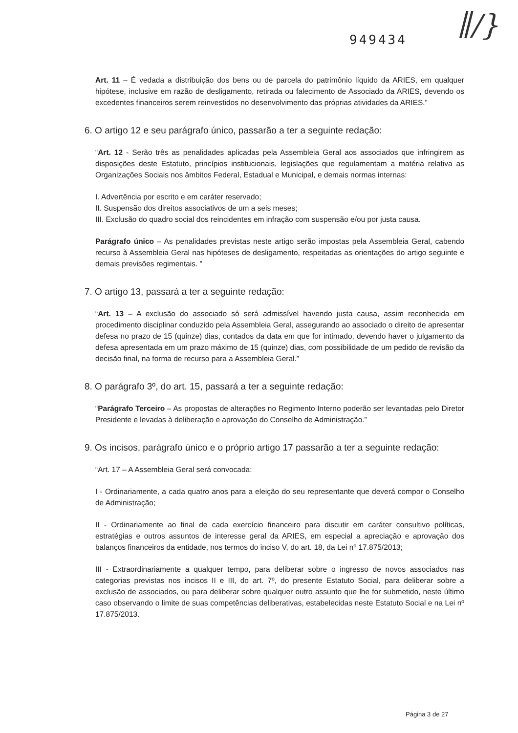949434 ∥/}
Art. 11 – É vedada a distribuição dos bens ou de parcela do patrimônio líquido da ARIES, em qualquer hipótese, inclusive em razão de desligamento, retirada ou falecimento de Associado da ARIES, devendo os excedentes financeiros serem reinvestidos no desenvolvimento das próprias atividades da ARIES.”
6. O artigo 12 e seu parágrafo único, passarão a ter a seguinte redação:
“Art. 12 - Serão três as penalidades aplicadas pela Assembleia Geral aos associados que infringirem as disposições deste Estatuto, princípios institucionais, legislações que regulamentam a matéria relativa as Organizações Sociais nos âmbitos Federal, Estadual e Municipal, e demais normas internas:
I. Advertência por escrito e em caráter reservado;
II. Suspensão dos direitos associativos de um a seis meses;
III. Exclusão do quadro social dos reincidentes em infração com suspensão e/ou por justa causa.
Parágrafo único – As penalidades previstas neste artigo serão impostas pela Assembleia Geral, cabendo recurso à Assembleia Geral nas hipóteses de desligamento, respeitadas as orientações do artigo seguinte e demais previsões regimentais. ”
7. O artigo 13, passará a ter a seguinte redação:
“Art. 13 – A exclusão do associado só será admissível havendo justa causa, assim reconhecida em procedimento disciplinar conduzido pela Assembleia Geral, assegurando ao associado o direito de apresentar defesa no prazo de 15 (quinze) dias, contados da data em que for intimado, devendo haver o julgamento da defesa apresentada em um prazo máximo de 15 (quinze) dias, com possibilidade de um pedido de revisão da decisão final, na forma de recurso para a Assembleia Geral.”
8. O parágrafo 3º, do art. 15, passará a ter a seguinte redação:
“Parágrafo Terceiro – As propostas de alterações no Regimento Interno poderão ser levantadas pelo Diretor Presidente e levadas à deliberação e aprovação do Conselho de Administração.”
9. Os incisos, parágrafo único e o próprio artigo 17 passarão a ter a seguinte redação:
“Art. 17 – A Assembleia Geral será convocada:
I - Ordinariamente, a cada quatro anos para a eleição do seu representante que deverá compor o Conselho de Administração;
II - Ordinariamente ao final de cada exercício financeiro para discutir em caráter consultivo políticas, estratégias e outros assuntos de interesse geral da ARIES, em especial a apreciação e aprovação dos balanços financeiros da entidade, nos termos do inciso V, do art. 18, da Lei nº 17.875/2013;
III - Extraordinariamente a qualquer tempo, para deliberar sobre o ingresso de novos associados nas categorias previstas nos incisos II e III, do art. 7º, do presente Estatuto Social, para deliberar sobre a exclusão de associados, ou para deliberar sobre qualquer outro assunto que lhe for submetido, neste último caso observando o limite de suas competências deliberativas, estabelecidas neste Estatuto Social e na Lei nº 17.875/2013.
Página 3 de 27